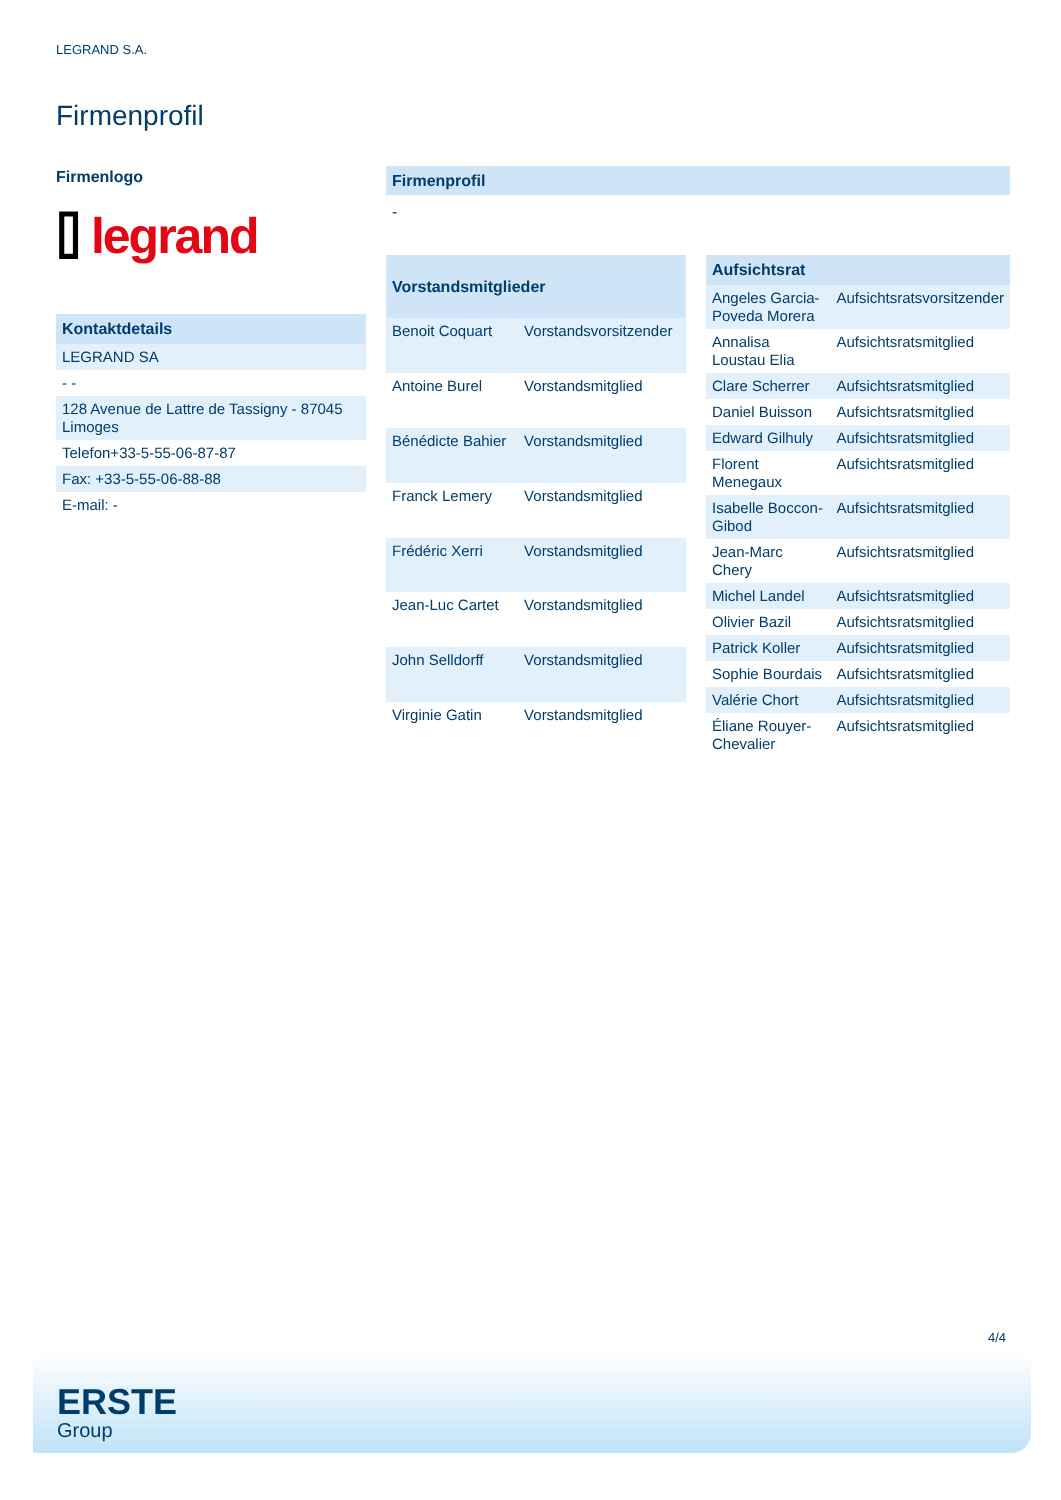LEGRAND S.A.
Firmenprofil
Firmenlogo
⌷ legrand
| Kontaktdetails |
| --- |
| LEGRAND SA |
| - - |
| 128 Avenue de Lattre de Tassigny - 87045 Limoges |
| Telefon+33-5-55-06-87-87 |
| Fax: +33-5-55-06-88-88 |
| E-mail: - |
Firmenprofil
-
| Vorstandsmitglieder | |
| --- | --- |
| Benoit Coquart | Vorstandsvorsitzender |
| Antoine Burel | Vorstandsmitglied |
| Bénédicte Bahier | Vorstandsmitglied |
| Franck Lemery | Vorstandsmitglied |
| Frédéric Xerri | Vorstandsmitglied |
| Jean-Luc Cartet | Vorstandsmitglied |
| John Selldorff | Vorstandsmitglied |
| Virginie Gatin | Vorstandsmitglied |
| Aufsichtsrat | |
| --- | --- |
| Angeles Garcia-Poveda Morera | Aufsichtsratsvorsitzender |
| Annalisa Loustau Elia | Aufsichtsratsmitglied |
| Clare Scherrer | Aufsichtsratsmitglied |
| Daniel Buisson | Aufsichtsratsmitglied |
| Edward Gilhuly | Aufsichtsratsmitglied |
| Florent Menegaux | Aufsichtsratsmitglied |
| Isabelle Boccon-Gibod | Aufsichtsratsmitglied |
| Jean-Marc Chery | Aufsichtsratsmitglied |
| Michel Landel | Aufsichtsratsmitglied |
| Olivier Bazil | Aufsichtsratsmitglied |
| Patrick Koller | Aufsichtsratsmitglied |
| Sophie Bourdais | Aufsichtsratsmitglied |
| Valérie Chort | Aufsichtsratsmitglied |
| Éliane Rouyer-Chevalier | Aufsichtsratsmitglied |
4/4
ERSTE
Group